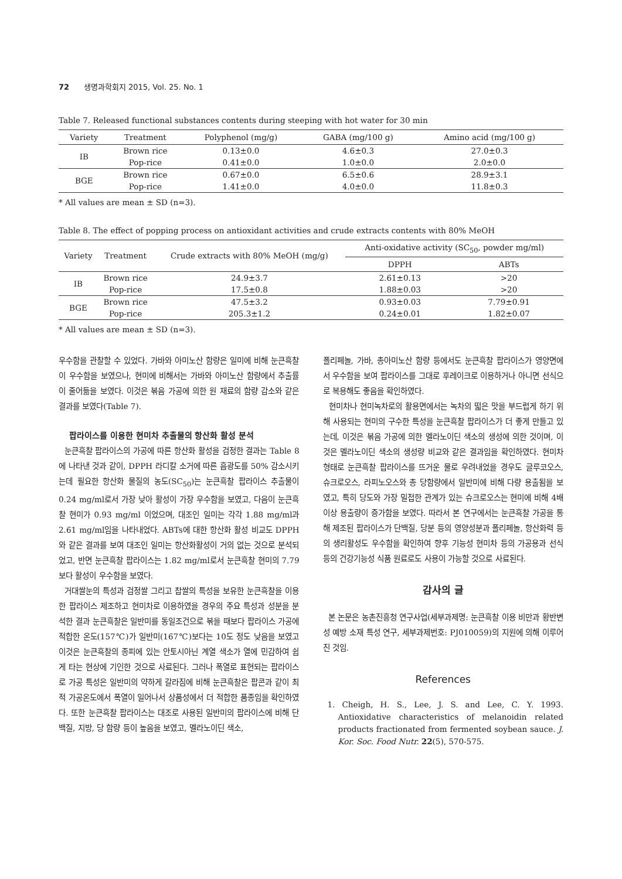72 생명과학회지 2015, Vol. 25. No. 1
Table 7. Released functional substances contents during steeping with hot water for 30 min
| Variety | Treatment | Polyphenol (mg/g) | GABA (mg/100 g) | Amino acid (mg/100 g) |
| --- | --- | --- | --- | --- |
| IB | Brown rice | 0.13±0.0 | 4.6±0.3 | 27.0±0.3 |
| | Pop-rice | 0.41±0.0 | 1.0±0.0 | 2.0±0.0 |
| BGE | Brown rice | 0.67±0.0 | 6.5±0.6 | 28.9±3.1 |
| | Pop-rice | 1.41±0.0 | 4.0±0.0 | 11.8±0.3 |
* All values are mean ± SD (n=3).
Table 8. The effect of popping process on antioxidant activities and crude extracts contents with 80% MeOH
| Variety | Treatment | Crude extracts with 80% MeOH (mg/g) | Anti-oxidative activity (SC<sub>50</sub>, powder mg/ml) | |
| --- | --- | --- | --- | --- |
| | | | DPPH | ABTs |
| IB | Brown rice | 24.9±3.7 | 2.61±0.13 | >20 |
| | Pop-rice | 17.5±0.8 | 1.88±0.03 | >20 |
| BGE | Brown rice | 47.5±3.2 | 0.93±0.03 | 7.79±0.91 |
| | Pop-rice | 205.3±1.2 | 0.24±0.01 | 1.82±0.07 |
* All values are mean ± SD (n=3).
우수함을 관찰할 수 있었다. 가바와 아미노산 함량은 일미에 비해 눈큰흑찰이 우수함을 보였으나, 현미에 비해서는 가바와 아미노산 함량에서 추출률이 줄어듦을 보였다. 이것은 볶음 가공에 의한 원 재료의 함량 감소와 같은 결과를 보였다(Table 7).
팝라이스를 이용한 현미차 추출물의 항산화 활성 분석
눈큰흑찰 팝라이스의 가공에 따른 항산화 활성을 검정한 결과는 Table 8에 나타낸 것과 같이, DPPH 라디칼 소거에 따른 흡광도를 50% 감소시키는데 필요한 항산화 물질의 농도(SC<sub>50</sub>)는 눈큰흑찰 팝라이스 추출물이 0.24 mg/ml로서 가장 낮아 활성이 가장 우수함을 보였고, 다음이 눈큰흑찰 현미가 0.93 mg/ml 이었으며, 대조인 일미는 각각 1.88 mg/ml과 2.61 mg/ml임을 나타내었다. ABTs에 대한 항산화 활성 비교도 DPPH와 같은 결과를 보여 대조인 일미는 항산화활성이 거의 없는 것으로 분석되었고, 반면 눈큰흑찰 팝라이스는 1.82 mg/ml로서 눈큰흑찰 현미의 7.79 보다 활성이 우수함을 보였다.
거대쌀눈의 특성과 검정쌀 그리고 찹쌀의 특성을 보유한 눈큰흑찰을 이용한 팝라이스 제조하고 현미차로 이용하였을 경우의 주요 특성과 성분을 분석한 결과 눈큰흑찰은 일반미를 동일조건으로 볶을 때보다 팝라이스 가공에 적합한 온도(157℃)가 일반미(167℃)보다는 10도 정도 낮음을 보였고 이것은 눈큰흑찰의 종피에 있는 안토시아닌 계열 색소가 열에 민감하여 쉽게 타는 현상에 기인한 것으로 사료된다. 그러나 폭열로 표현되는 팝라이스로 가공 특성은 일반미의 약하게 갈라짐에 비해 눈큰흑찰은 팝콘과 같이 최적 가공온도에서 폭열이 일어나서 상품성에서 더 적합한 품종임을 확인하였다. 또한 눈큰흑찰 팝라이스는 대조로 사용된 일반미의 팝라이스에 비해 단백질, 지방, 당 함량 등이 높음을 보였고, 멜라노이딘 색소,
폴리페놀, 가바, 총아미노산 함량 등에서도 눈큰흑찰 팝라이스가 영양면에서 우수함을 보여 팝라이스를 그대로 후레이크로 이용하거나 아니면 선식으로 복용해도 좋음을 확인하였다.
현미차나 현미녹차로의 활용면에서는 녹차의 떫은 맛을 부드럽게 하기 위해 사용되는 현미의 구수한 특성을 눈큰흑찰 팝라이스가 더 좋게 만들고 있는데, 이것은 볶음 가공에 의한 멜라노이딘 색소의 생성에 의한 것이며, 이것은 멜라노이딘 색소의 생성량 비교와 같은 결과임을 확인하였다. 현미차 형태로 눈큰흑찰 팝라이스를 뜨거운 물로 우려내었을 경우도 글루코오스, 슈크로오스, 라피노오스와 총 당함량에서 일반미에 비해 다량 용출됨을 보였고, 특히 당도와 가장 밀접한 관계가 있는 슈크로오스는 현미에 비해 4배 이상 용출량이 증가함을 보였다. 따라서 본 연구에서는 눈큰흑찰 가공을 통해 제조된 팝라이스가 단백질, 당분 등의 영양성분과 폴리페놀, 항산화력 등의 생리활성도 우수함을 확인하여 향후 기능성 현미차 등의 가공용과 선식 등의 건강기능성 식품 원료로도 사용이 가능할 것으로 사료된다.
감사의 글
본 논문은 농촌진흥청 연구사업(세부과제명: 눈큰흑찰 이용 비만과 황반변성 예방 소재 특성 연구, 세부과제번호: PJ010059)의 지원에 의해 이루어진 것임.
References
1. Cheigh, H. S., Lee, J. S. and Lee, C. Y. 1993. Antioxidative characteristics of melanoidin related products fractionated from fermented soybean sauce. J. Kor. Soc. Food Nutr. 22(5), 570-575.